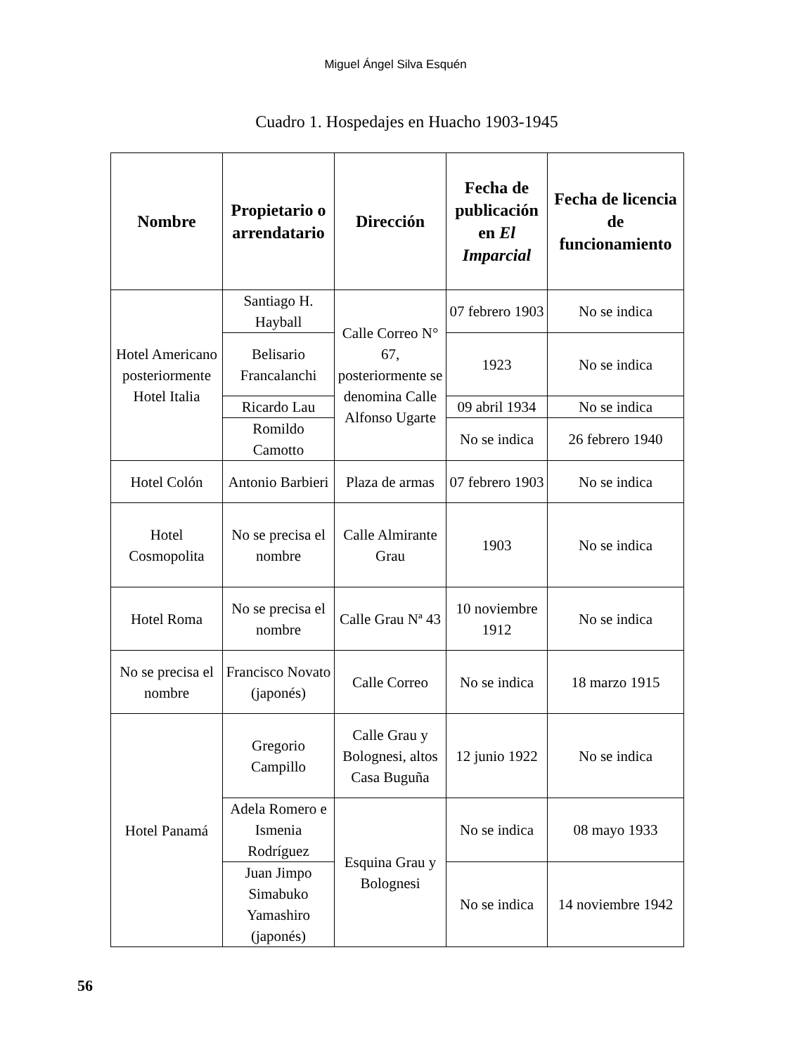Miguel Ángel Silva Esquén
Cuadro 1. Hospedajes en Huacho 1903-1945
| Nombre | Propietario o arrendatario | Dirección | Fecha de publicación en El Imparcial | Fecha de licencia de funcionamiento |
| --- | --- | --- | --- | --- |
| Hotel Americano posteriormente Hotel Italia | Santiago H. Hayball | Calle Correo N° 67, posteriormente se denomina Calle Alfonso Ugarte | 07 febrero 1903 | No se indica |
| | Belisario Francalanchi | | 1923 | No se indica |
| | Ricardo Lau | | 09 abril 1934 | No se indica |
| | Romildo Camotto | | No se indica | 26 febrero 1940 |
| Hotel Colón | Antonio Barbieri | Plaza de armas | 07 febrero 1903 | No se indica |
| Hotel Cosmopolita | No se precisa el nombre | Calle Almirante Grau | 1903 | No se indica |
| Hotel Roma | No se precisa el nombre | Calle Grau Nª 43 | 10 noviembre 1912 | No se indica |
| No se precisa el nombre | Francisco Novato (japonés) | Calle Correo | No se indica | 18 marzo 1915 |
| Hotel Panamá | Gregorio Campillo | Calle Grau y Bolognesi, altos Casa Buguña | 12 junio 1922 | No se indica |
| | Adela Romero e Ismenia Rodríguez | Esquina Grau y Bolognesi | No se indica | 08 mayo 1933 |
| | Juan Jimpo Simabuko Yamashiro (japonés) | | No se indica | 14 noviembre 1942 |
56